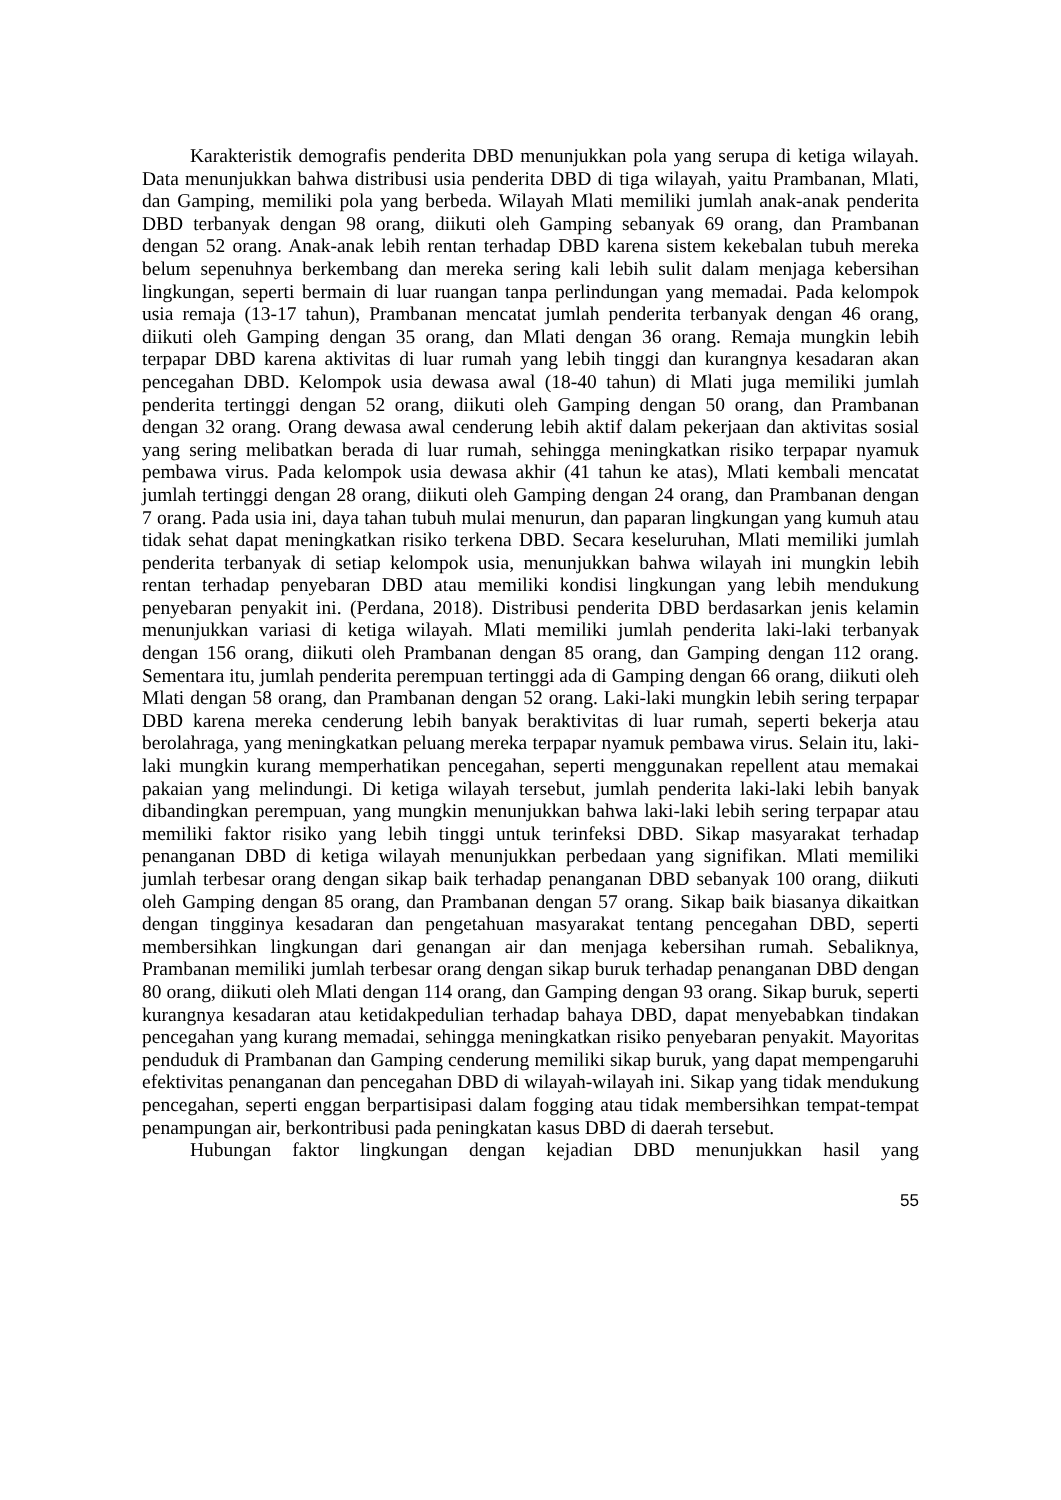Karakteristik demografis penderita DBD menunjukkan pola yang serupa di ketiga wilayah. Data menunjukkan bahwa distribusi usia penderita DBD di tiga wilayah, yaitu Prambanan, Mlati, dan Gamping, memiliki pola yang berbeda. Wilayah Mlati memiliki jumlah anak-anak penderita DBD terbanyak dengan 98 orang, diikuti oleh Gamping sebanyak 69 orang, dan Prambanan dengan 52 orang. Anak-anak lebih rentan terhadap DBD karena sistem kekebalan tubuh mereka belum sepenuhnya berkembang dan mereka sering kali lebih sulit dalam menjaga kebersihan lingkungan, seperti bermain di luar ruangan tanpa perlindungan yang memadai. Pada kelompok usia remaja (13-17 tahun), Prambanan mencatat jumlah penderita terbanyak dengan 46 orang, diikuti oleh Gamping dengan 35 orang, dan Mlati dengan 36 orang. Remaja mungkin lebih terpapar DBD karena aktivitas di luar rumah yang lebih tinggi dan kurangnya kesadaran akan pencegahan DBD. Kelompok usia dewasa awal (18-40 tahun) di Mlati juga memiliki jumlah penderita tertinggi dengan 52 orang, diikuti oleh Gamping dengan 50 orang, dan Prambanan dengan 32 orang. Orang dewasa awal cenderung lebih aktif dalam pekerjaan dan aktivitas sosial yang sering melibatkan berada di luar rumah, sehingga meningkatkan risiko terpapar nyamuk pembawa virus. Pada kelompok usia dewasa akhir (41 tahun ke atas), Mlati kembali mencatat jumlah tertinggi dengan 28 orang, diikuti oleh Gamping dengan 24 orang, dan Prambanan dengan 7 orang. Pada usia ini, daya tahan tubuh mulai menurun, dan paparan lingkungan yang kumuh atau tidak sehat dapat meningkatkan risiko terkena DBD. Secara keseluruhan, Mlati memiliki jumlah penderita terbanyak di setiap kelompok usia, menunjukkan bahwa wilayah ini mungkin lebih rentan terhadap penyebaran DBD atau memiliki kondisi lingkungan yang lebih mendukung penyebaran penyakit ini. (Perdana, 2018). Distribusi penderita DBD berdasarkan jenis kelamin menunjukkan variasi di ketiga wilayah. Mlati memiliki jumlah penderita laki-laki terbanyak dengan 156 orang, diikuti oleh Prambanan dengan 85 orang, dan Gamping dengan 112 orang. Sementara itu, jumlah penderita perempuan tertinggi ada di Gamping dengan 66 orang, diikuti oleh Mlati dengan 58 orang, dan Prambanan dengan 52 orang. Laki-laki mungkin lebih sering terpapar DBD karena mereka cenderung lebih banyak beraktivitas di luar rumah, seperti bekerja atau berolahraga, yang meningkatkan peluang mereka terpapar nyamuk pembawa virus. Selain itu, laki-laki mungkin kurang memperhatikan pencegahan, seperti menggunakan repellent atau memakai pakaian yang melindungi. Di ketiga wilayah tersebut, jumlah penderita laki-laki lebih banyak dibandingkan perempuan, yang mungkin menunjukkan bahwa laki-laki lebih sering terpapar atau memiliki faktor risiko yang lebih tinggi untuk terinfeksi DBD. Sikap masyarakat terhadap penanganan DBD di ketiga wilayah menunjukkan perbedaan yang signifikan. Mlati memiliki jumlah terbesar orang dengan sikap baik terhadap penanganan DBD sebanyak 100 orang, diikuti oleh Gamping dengan 85 orang, dan Prambanan dengan 57 orang. Sikap baik biasanya dikaitkan dengan tingginya kesadaran dan pengetahuan masyarakat tentang pencegahan DBD, seperti membersihkan lingkungan dari genangan air dan menjaga kebersihan rumah. Sebaliknya, Prambanan memiliki jumlah terbesar orang dengan sikap buruk terhadap penanganan DBD dengan 80 orang, diikuti oleh Mlati dengan 114 orang, dan Gamping dengan 93 orang. Sikap buruk, seperti kurangnya kesadaran atau ketidakpedulian terhadap bahaya DBD, dapat menyebabkan tindakan pencegahan yang kurang memadai, sehingga meningkatkan risiko penyebaran penyakit. Mayoritas penduduk di Prambanan dan Gamping cenderung memiliki sikap buruk, yang dapat mempengaruhi efektivitas penanganan dan pencegahan DBD di wilayah-wilayah ini. Sikap yang tidak mendukung pencegahan, seperti enggan berpartisipasi dalam fogging atau tidak membersihkan tempat-tempat penampungan air, berkontribusi pada peningkatan kasus DBD di daerah tersebut.
Hubungan faktor lingkungan dengan kejadian DBD menunjukkan hasil yang
55